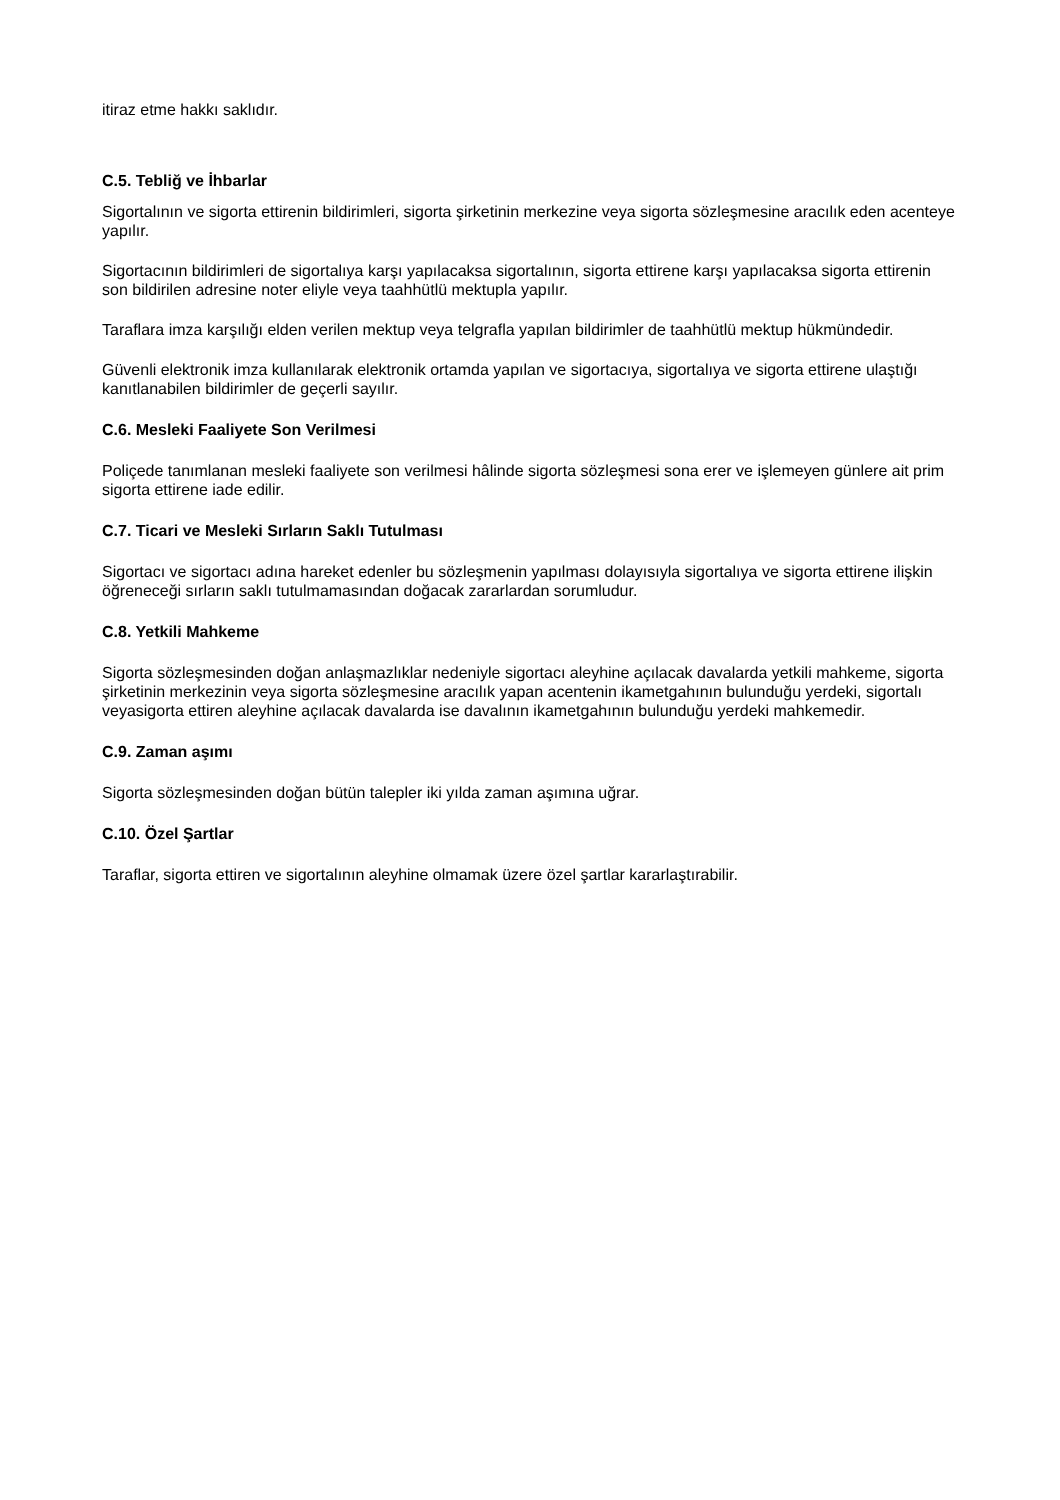itiraz etme hakkı saklıdır.
C.5. Tebliğ ve İhbarlar
Sigortalının ve sigorta ettirenin bildirimleri, sigorta şirketinin merkezine veya sigorta sözleşmesine aracılık eden acenteye yapılır.
Sigortacının bildirimleri de sigortalıya karşı yapılacaksa sigortalının, sigorta ettirene karşı yapılacaksa sigorta ettirenin son bildirilen adresine noter eliyle veya taahhütlü mektupla yapılır.
Taraflara imza karşılığı elden verilen mektup veya telgrafla yapılan bildirimler de taahhütlü mektup hükmündedir.
Güvenli elektronik imza kullanılarak elektronik ortamda yapılan ve sigortacıya, sigortalıya ve sigorta ettirene ulaştığı kanıtlanabilen bildirimler de geçerli sayılır.
C.6. Mesleki Faaliyete Son Verilmesi
Poliçede tanımlanan mesleki faaliyete son verilmesi hâlinde sigorta sözleşmesi sona erer ve işlemeyen günlere ait prim sigorta ettirene iade edilir.
C.7. Ticari ve Mesleki Sırların Saklı Tutulması
Sigortacı ve sigortacı adına hareket edenler bu sözleşmenin yapılması dolayısıyla sigortalıya ve sigorta ettirene ilişkin öğreneceği sırların saklı tutulmamasından doğacak zararlardan sorumludur.
C.8. Yetkili Mahkeme
Sigorta sözleşmesinden doğan anlaşmazlıklar nedeniyle sigortacı aleyhine açılacak davalarda yetkili mahkeme, sigorta şirketinin merkezinin veya sigorta sözleşmesine aracılık yapan acentenin ikametgahının bulunduğu yerdeki, sigortalı veyasigorta ettiren aleyhine açılacak davalarda ise davalının ikametgahının bulunduğu yerdeki mahkemedir.
C.9. Zaman aşımı
Sigorta sözleşmesinden doğan bütün talepler iki yılda zaman aşımına uğrar.
C.10. Özel Şartlar
Taraflar, sigorta ettiren ve sigortalının aleyhine olmamak üzere özel şartlar kararlaştırabilir.